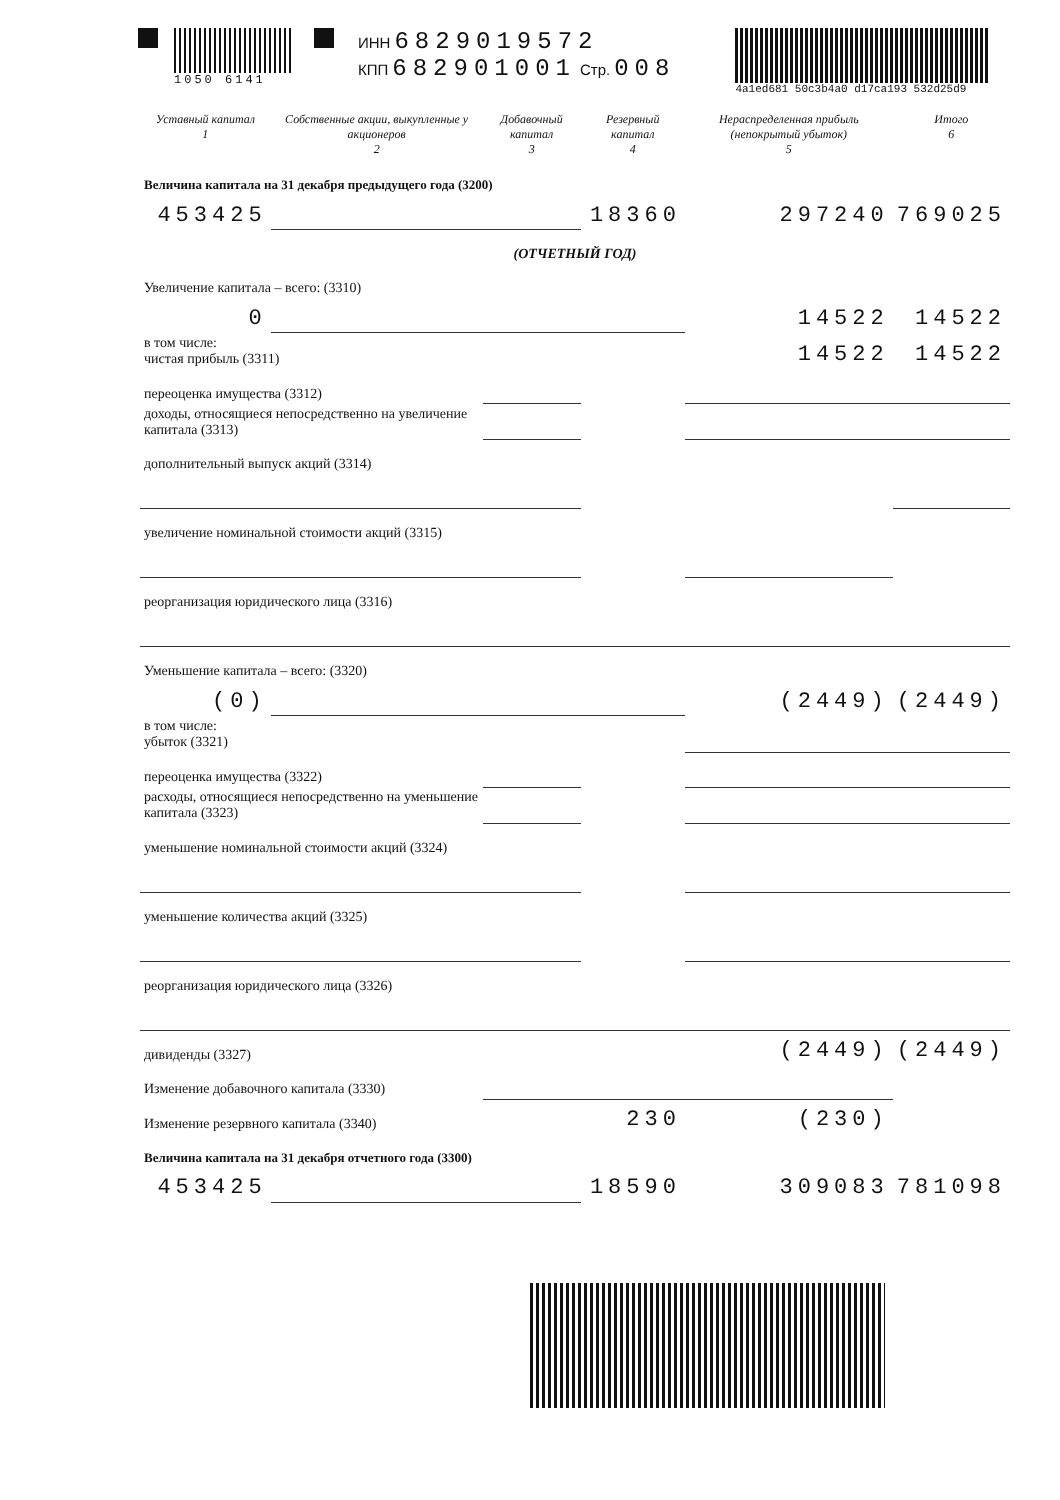1050 6141
ИНН 6829019572
КПП 682901001 Стр. 008
4a1ed681 50c3b4a0 d17ca193 532d25d9
| Уставный капитал 1 | Собственные акции, выкупленные у акционеров 2 | Добавочный капитал 3 | Резервный капитал 4 | Нераспределенная прибыль (непокрытый убыток) 5 | Итого 6 |
| --- | --- | --- | --- | --- | --- |
| Величина капитала на 31 декабря предыдущего года (3200) | | | | | |
| 453425 | | | 18360 | 297240 | 769025 |
| (ОТЧЕТНЫЙ ГОД) | | | | | |
| Увеличение капитала – всего: (3310) | | | | | |
| 0 | | | | 14522 | 14522 |
| в том числе: чистая прибыль (3311) | | | | 14522 | 14522 |
| переоценка имущества (3312) | | | | | |
| доходы, относящиеся непосредственно на увеличение капитала (3313) | | | | | |
| дополнительный выпуск акций (3314) | | | | | |
| увеличение номинальной стоимости акций (3315) | | | | | |
| реорганизация юридического лица (3316) | | | | | |
| Уменьшение капитала – всего: (3320) | | | | | |
| (0) | | | | (2449) | (2449) |
| в том числе: убыток (3321) | | | | | |
| переоценка имущества (3322) | | | | | |
| расходы, относящиеся непосредственно на уменьшение капитала (3323) | | | | | |
| уменьшение номинальной стоимости акций (3324) | | | | | |
| уменьшение количества акций (3325) | | | | | |
| реорганизация юридического лица (3326) | | | | | |
| дивиденды (3327) | | | | (2449) | (2449) |
| Изменение добавочного капитала (3330) | | | | | |
| Изменение резервного капитала (3340) | | | 230 | (230) | |
| Величина капитала на 31 декабря отчетного года (3300) | | | | | |
| 453425 | | | 18590 | 309083 | 781098 |